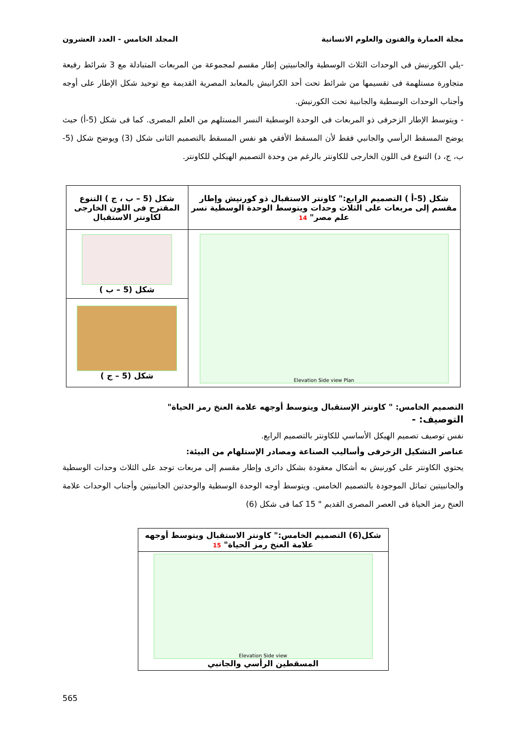مجلة العمارة والفنون والعلوم الانسانية المجلد الخامس - العدد العشرون
-يلي الكورنيش فى الوحدات الثلاث الوسطية والجانبيتين إطار مقسم لمجموعة من المربعات المتبادلة مع 3 شرائط رفيعة متجاورة مستلهمة فى تقسيمها من شرائط تحت أحد الكرانيش بالمعابد المصرية القديمة مع توحيد شكل الإطار على أوجه وأجناب الوحدات الوسطية والجانبية تحت الكورنيش.
- ويتوسط الإطار الزخرفى ذو المربعات فى الوحدة الوسطية النسر المستلهم من العلم المصرى. كما فى شكل (5-أ) حيث يوضح المسقط الرأسي والجانبي فقط لأن المسقط الأفقي هو نفس المسقط بالتصميم الثانى شكل (3) ويوضح شكل (5-ب، ج، د) التنوع فى اللون الخارجى للكاونتر بالرغم من وحدة التصميم الهيكلي للكاونتر.
| شكل (5-أ ) التصميم الرابع:" كاونتر الاستقبال ذو كورنيش وإطار مقسم إلى مربعات على الثلاث وحدات ويتوسط الوحدة الوسطية نسر علم مصر" 14 | شكل (5 – ب ، ج ) التنوع المقترح فى اللون الخارجى لكاونتر الاستقبال |
| Elevation Side view Plan | شكل (5 – ب ) |
| | شكل (5 – ج ) |
التصميم الخامس: " كاونتر الإستقبال ويتوسط أوجهه علامة العنخ رمز الحياة"
التوصيف: -
نفس توصيف تصميم الهيكل الأساسي للكاونتر بالتصميم الرابع.
عناصر التشكيل الزخرفى وأساليب الصناعة ومصادر الإستلهام من البيئة:
يحتوي الكاونتر على كورنيش به أشكال معقودة بشكل دائرى وإطار مقسم إلى مربعات توجد على الثلاث وحدات الوسطية والجانبيتين تماثل الموجودة بالتصميم الخامس. ويتوسط أوجه الوحدة الوسطية والوحدتين الجانبيتين وأجناب الوحدات علامة العنخ رمز الحياة فى العصر المصرى القديم " 15 كما فى شكل (6)
| شكل(6) التصميم الخامس:" كاونتر الاستقبال ويتوسط أوجهه علامة العنخ رمز الحياة" 15 |
| Elevation Side view المسقطين الرأسي والجانبي |
565